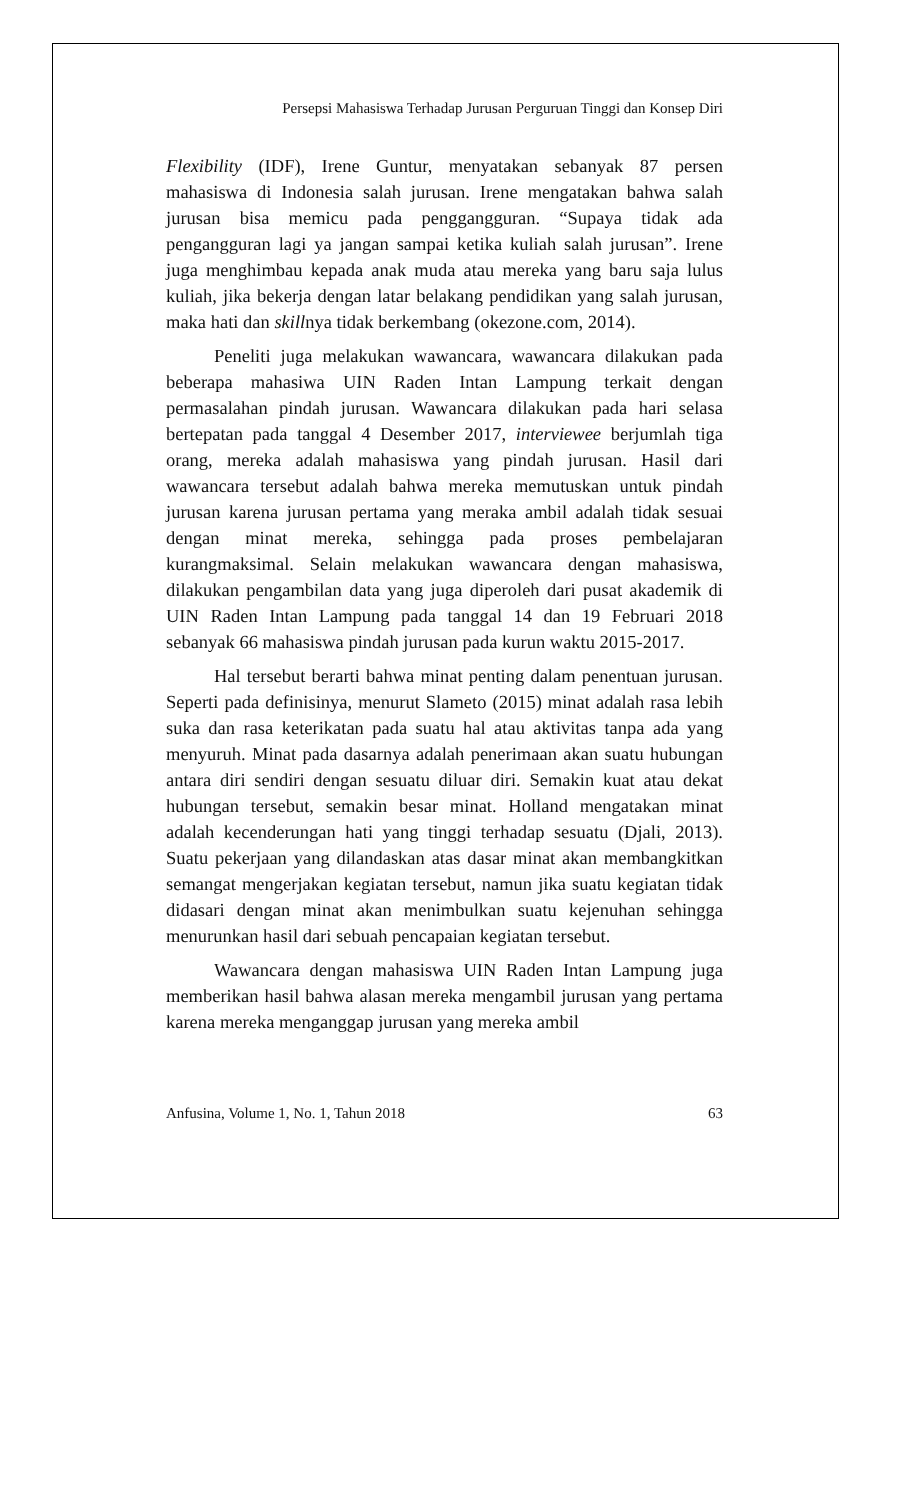Persepsi Mahasiswa Terhadap Jurusan Perguruan Tinggi dan Konsep Diri
Flexibility (IDF), Irene Guntur, menyatakan sebanyak 87 persen mahasiswa di Indonesia salah jurusan. Irene mengatakan bahwa salah jurusan bisa memicu pada penggangguran. “Supaya tidak ada pengangguran lagi ya jangan sampai ketika kuliah salah jurusan”. Irene juga menghimbau kepada anak muda atau mereka yang baru saja lulus kuliah, jika bekerja dengan latar belakang pendidikan yang salah jurusan, maka hati dan skillnya tidak berkembang (okezone.com, 2014).
Peneliti juga melakukan wawancara, wawancara dilakukan pada beberapa mahasiwa UIN Raden Intan Lampung terkait dengan permasalahan pindah jurusan. Wawancara dilakukan pada hari selasa bertepatan pada tanggal 4 Desember 2017, interviewee berjumlah tiga orang, mereka adalah mahasiswa yang pindah jurusan. Hasil dari wawancara tersebut adalah bahwa mereka memutuskan untuk pindah jurusan karena jurusan pertama yang meraka ambil adalah tidak sesuai dengan minat mereka, sehingga pada proses pembelajaran kurangmaksimal. Selain melakukan wawancara dengan mahasiswa, dilakukan pengambilan data yang juga diperoleh dari pusat akademik di UIN Raden Intan Lampung pada tanggal 14 dan 19 Februari 2018 sebanyak 66 mahasiswa pindah jurusan pada kurun waktu 2015-2017.
Hal tersebut berarti bahwa minat penting dalam penentuan jurusan. Seperti pada definisinya, menurut Slameto (2015) minat adalah rasa lebih suka dan rasa keterikatan pada suatu hal atau aktivitas tanpa ada yang menyuruh. Minat pada dasarnya adalah penerimaan akan suatu hubungan antara diri sendiri dengan sesuatu diluar diri. Semakin kuat atau dekat hubungan tersebut, semakin besar minat. Holland mengatakan minat adalah kecenderungan hati yang tinggi terhadap sesuatu (Djali, 2013). Suatu pekerjaan yang dilandaskan atas dasar minat akan membangkitkan semangat mengerjakan kegiatan tersebut, namun jika suatu kegiatan tidak didasari dengan minat akan menimbulkan suatu kejenuhan sehingga menurunkan hasil dari sebuah pencapaian kegiatan tersebut.
Wawancara dengan mahasiswa UIN Raden Intan Lampung juga memberikan hasil bahwa alasan mereka mengambil jurusan yang pertama karena mereka menganggap jurusan yang mereka ambil
Anfusina, Volume 1, No. 1, Tahun 2018 63